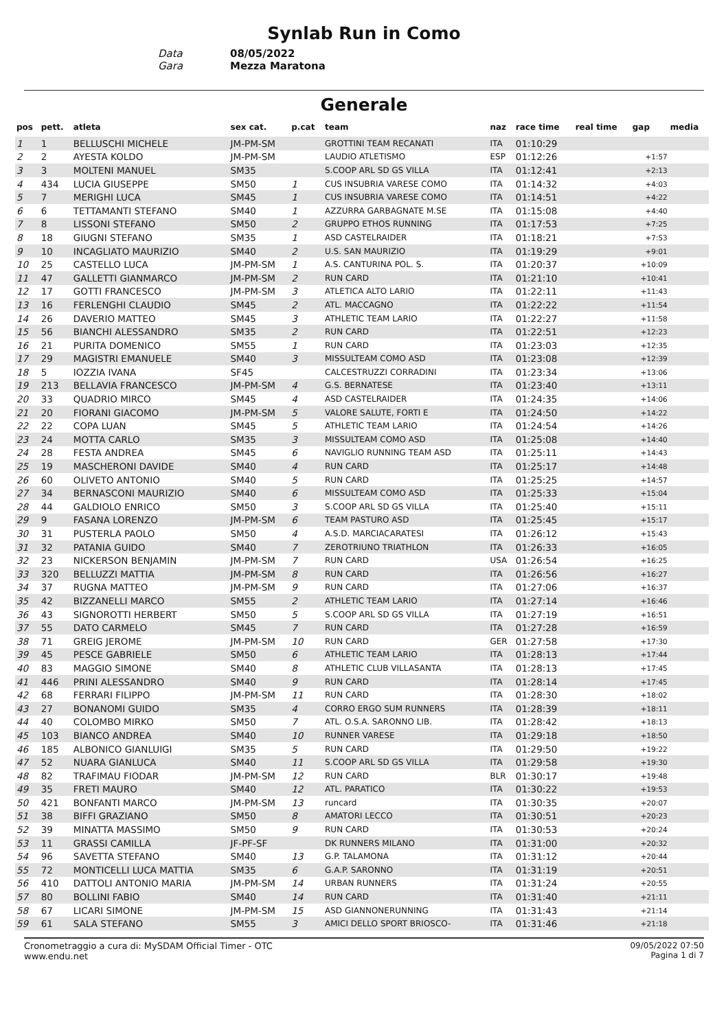Synlab Run in Como
Data 08/05/2022
Gara Mezza Maratona
Generale
| pos | pett. | atleta | sex cat. | p.cat | team | naz | race time | real time | gap | media |
| --- | --- | --- | --- | --- | --- | --- | --- | --- | --- | --- |
| 1 | 1 | BELLUSCHI MICHELE | JM-PM-SM | | GROTTINI TEAM RECANATI | ITA | 01:10:29 | | | |
| 2 | 2 | AYESTA KOLDO | JM-PM-SM | | LAUDIO ATLETISMO | ESP | 01:12:26 | | +1:57 | |
| 3 | 3 | MOLTENI MANUEL | SM35 | | S.COOP ARL SD GS VILLA | ITA | 01:12:41 | | +2:13 | |
| 4 | 434 | LUCIA GIUSEPPE | SM50 | 1 | CUS INSUBRIA VARESE COMO | ITA | 01:14:32 | | +4:03 | |
| 5 | 7 | MERIGHI LUCA | SM45 | 1 | CUS INSUBRIA VARESE COMO | ITA | 01:14:51 | | +4:22 | |
| 6 | 6 | TETTAMANTI STEFANO | SM40 | 1 | AZZURRA GARBAGNATE M.SE | ITA | 01:15:08 | | +4:40 | |
| 7 | 8 | LISSONI STEFANO | SM50 | 2 | GRUPPO ETHOS RUNNING | ITA | 01:17:53 | | +7:25 | |
| 8 | 18 | GIUGNI STEFANO | SM35 | 1 | ASD CASTELRAIDER | ITA | 01:18:21 | | +7:53 | |
| 9 | 10 | INCAGLIATO MAURIZIO | SM40 | 2 | U.S. SAN MAURIZIO | ITA | 01:19:29 | | +9:01 | |
| 10 | 25 | CASTELLO LUCA | JM-PM-SM | 1 | A.S. CANTURINA POL. S. | ITA | 01:20:37 | | +10:09 | |
| 11 | 47 | GALLETTI GIANMARCO | JM-PM-SM | 2 | RUN CARD | ITA | 01:21:10 | | +10:41 | |
| 12 | 17 | GOTTI FRANCESCO | JM-PM-SM | 3 | ATLETICA ALTO LARIO | ITA | 01:22:11 | | +11:43 | |
| 13 | 16 | FERLENGHI CLAUDIO | SM45 | 2 | ATL. MACCAGNO | ITA | 01:22:22 | | +11:54 | |
| 14 | 26 | DAVERIO MATTEO | SM45 | 3 | ATHLETIC TEAM LARIO | ITA | 01:22:27 | | +11:58 | |
| 15 | 56 | BIANCHI ALESSANDRO | SM35 | 2 | RUN CARD | ITA | 01:22:51 | | +12:23 | |
| 16 | 21 | PURITA DOMENICO | SM55 | 1 | RUN CARD | ITA | 01:23:03 | | +12:35 | |
| 17 | 29 | MAGISTRI EMANUELE | SM40 | 3 | MISSULTEAM COMO ASD | ITA | 01:23:08 | | +12:39 | |
| 18 | 5 | IOZZIA IVANA | SF45 | | CALCESTRUZZI CORRADINI | ITA | 01:23:34 | | +13:06 | |
| 19 | 213 | BELLAVIA FRANCESCO | JM-PM-SM | 4 | G.S. BERNATESE | ITA | 01:23:40 | | +13:11 | |
| 20 | 33 | QUADRIO MIRCO | SM45 | 4 | ASD CASTELRAIDER | ITA | 01:24:35 | | +14:06 | |
| 21 | 20 | FIORANI GIACOMO | JM-PM-SM | 5 | VALORE SALUTE, FORTI E | ITA | 01:24:50 | | +14:22 | |
| 22 | 22 | COPA LUAN | SM45 | 5 | ATHLETIC TEAM LARIO | ITA | 01:24:54 | | +14:26 | |
| 23 | 24 | MOTTA CARLO | SM35 | 3 | MISSULTEAM COMO ASD | ITA | 01:25:08 | | +14:40 | |
| 24 | 28 | FESTA ANDREA | SM45 | 6 | NAVIGLIO RUNNING TEAM ASD | ITA | 01:25:11 | | +14:43 | |
| 25 | 19 | MASCHERONI DAVIDE | SM40 | 4 | RUN CARD | ITA | 01:25:17 | | +14:48 | |
| 26 | 60 | OLIVETO ANTONIO | SM40 | 5 | RUN CARD | ITA | 01:25:25 | | +14:57 | |
| 27 | 34 | BERNASCONI MAURIZIO | SM40 | 6 | MISSULTEAM COMO ASD | ITA | 01:25:33 | | +15:04 | |
| 28 | 44 | GALDIOLO ENRICO | SM50 | 3 | S.COOP ARL SD GS VILLA | ITA | 01:25:40 | | +15:11 | |
| 29 | 9 | FASANA LORENZO | JM-PM-SM | 6 | TEAM PASTURO ASD | ITA | 01:25:45 | | +15:17 | |
| 30 | 31 | PUSTERLA PAOLO | SM50 | 4 | A.S.D. MARCIACARATESI | ITA | 01:26:12 | | +15:43 | |
| 31 | 32 | PATANIA GUIDO | SM40 | 7 | ZEROTRIUNO TRIATHLON | ITA | 01:26:33 | | +16:05 | |
| 32 | 23 | NICKERSON BENJAMIN | JM-PM-SM | 7 | RUN CARD | USA | 01:26:54 | | +16:25 | |
| 33 | 320 | BELLUZZI MATTIA | JM-PM-SM | 8 | RUN CARD | ITA | 01:26:56 | | +16:27 | |
| 34 | 37 | RUGNA MATTEO | JM-PM-SM | 9 | RUN CARD | ITA | 01:27:06 | | +16:37 | |
| 35 | 42 | BIZZANELLI MARCO | SM55 | 2 | ATHLETIC TEAM LARIO | ITA | 01:27:14 | | +16:46 | |
| 36 | 43 | SIGNOROTTI HERBERT | SM50 | 5 | S.COOP ARL SD GS VILLA | ITA | 01:27:19 | | +16:51 | |
| 37 | 55 | DATO CARMELO | SM45 | 7 | RUN CARD | ITA | 01:27:28 | | +16:59 | |
| 38 | 71 | GREIG JEROME | JM-PM-SM | 10 | RUN CARD | GER | 01:27:58 | | +17:30 | |
| 39 | 45 | PESCE GABRIELE | SM50 | 6 | ATHLETIC TEAM LARIO | ITA | 01:28:13 | | +17:44 | |
| 40 | 83 | MAGGIO SIMONE | SM40 | 8 | ATHLETIC CLUB VILLASANTA | ITA | 01:28:13 | | +17:45 | |
| 41 | 446 | PRINI ALESSANDRO | SM40 | 9 | RUN CARD | ITA | 01:28:14 | | +17:45 | |
| 42 | 68 | FERRARI FILIPPO | JM-PM-SM | 11 | RUN CARD | ITA | 01:28:30 | | +18:02 | |
| 43 | 27 | BONANOMI GUIDO | SM35 | 4 | CORRO ERGO SUM RUNNERS | ITA | 01:28:39 | | +18:11 | |
| 44 | 40 | COLOMBO MIRKO | SM50 | 7 | ATL. O.S.A. SARONNO LIB. | ITA | 01:28:42 | | +18:13 | |
| 45 | 103 | BIANCO ANDREA | SM40 | 10 | RUNNER VARESE | ITA | 01:29:18 | | +18:50 | |
| 46 | 185 | ALBONICO GIANLUIGI | SM35 | 5 | RUN CARD | ITA | 01:29:50 | | +19:22 | |
| 47 | 52 | NUARA GIANLUCA | SM40 | 11 | S.COOP ARL SD GS VILLA | ITA | 01:29:58 | | +19:30 | |
| 48 | 82 | TRAFIMAU FIODAR | JM-PM-SM | 12 | RUN CARD | BLR | 01:30:17 | | +19:48 | |
| 49 | 35 | FRETI MAURO | SM40 | 12 | ATL. PARATICO | ITA | 01:30:22 | | +19:53 | |
| 50 | 421 | BONFANTI MARCO | JM-PM-SM | 13 | runcard | ITA | 01:30:35 | | +20:07 | |
| 51 | 38 | BIFFI GRAZIANO | SM50 | 8 | AMATORI LECCO | ITA | 01:30:51 | | +20:23 | |
| 52 | 39 | MINATTA MASSIMO | SM50 | 9 | RUN CARD | ITA | 01:30:53 | | +20:24 | |
| 53 | 11 | GRASSI CAMILLA | JF-PF-SF | | DK RUNNERS MILANO | ITA | 01:31:00 | | +20:32 | |
| 54 | 96 | SAVETTA STEFANO | SM40 | 13 | G.P. TALAMONA | ITA | 01:31:12 | | +20:44 | |
| 55 | 72 | MONTICELLI LUCA MATTIA | SM35 | 6 | G.A.P. SARONNO | ITA | 01:31:19 | | +20:51 | |
| 56 | 410 | DATTOLI ANTONIO MARIA | JM-PM-SM | 14 | URBAN RUNNERS | ITA | 01:31:24 | | +20:55 | |
| 57 | 80 | BOLLINI FABIO | SM40 | 14 | RUN CARD | ITA | 01:31:40 | | +21:11 | |
| 58 | 67 | LICARI SIMONE | JM-PM-SM | 15 | ASD GIANNONERUNNING | ITA | 01:31:43 | | +21:14 | |
| 59 | 61 | SALA STEFANO | SM55 | 3 | AMICI DELLO SPORT BRIOSCO- | ITA | 01:31:46 | | +21:18 | |
Cronometraggio a cura di: MySDAM Official Timer - OTC
www.endu.net
09/05/2022 07:50
Pagina 1 di 7